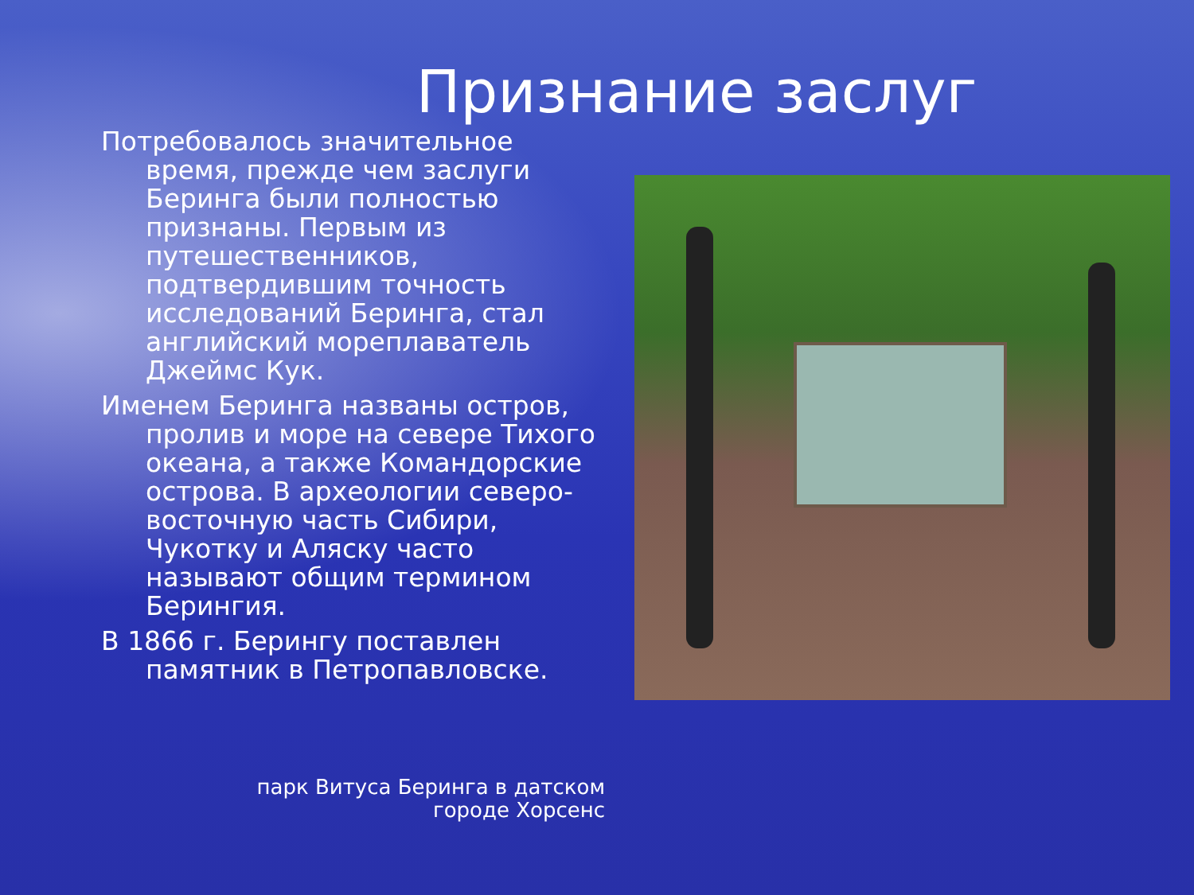Признание заслуг
Потребовалось значительное время, прежде чем заслуги Беринга были полностью признаны. Первым из путешественников, подтвердившим точность исследований Беринга, стал английский мореплаватель Джеймс Кук.
Именем Беринга названы остров, пролив и море на севере Тихого океана, а также Командорские острова. В археологии северо-восточную часть Сибири, Чукотку и Аляску часто называют общим термином Берингия.
В 1866 г. Берингу поставлен памятник в Петропавловске.
парк Витуса Беринга в датском городе Хорсенс